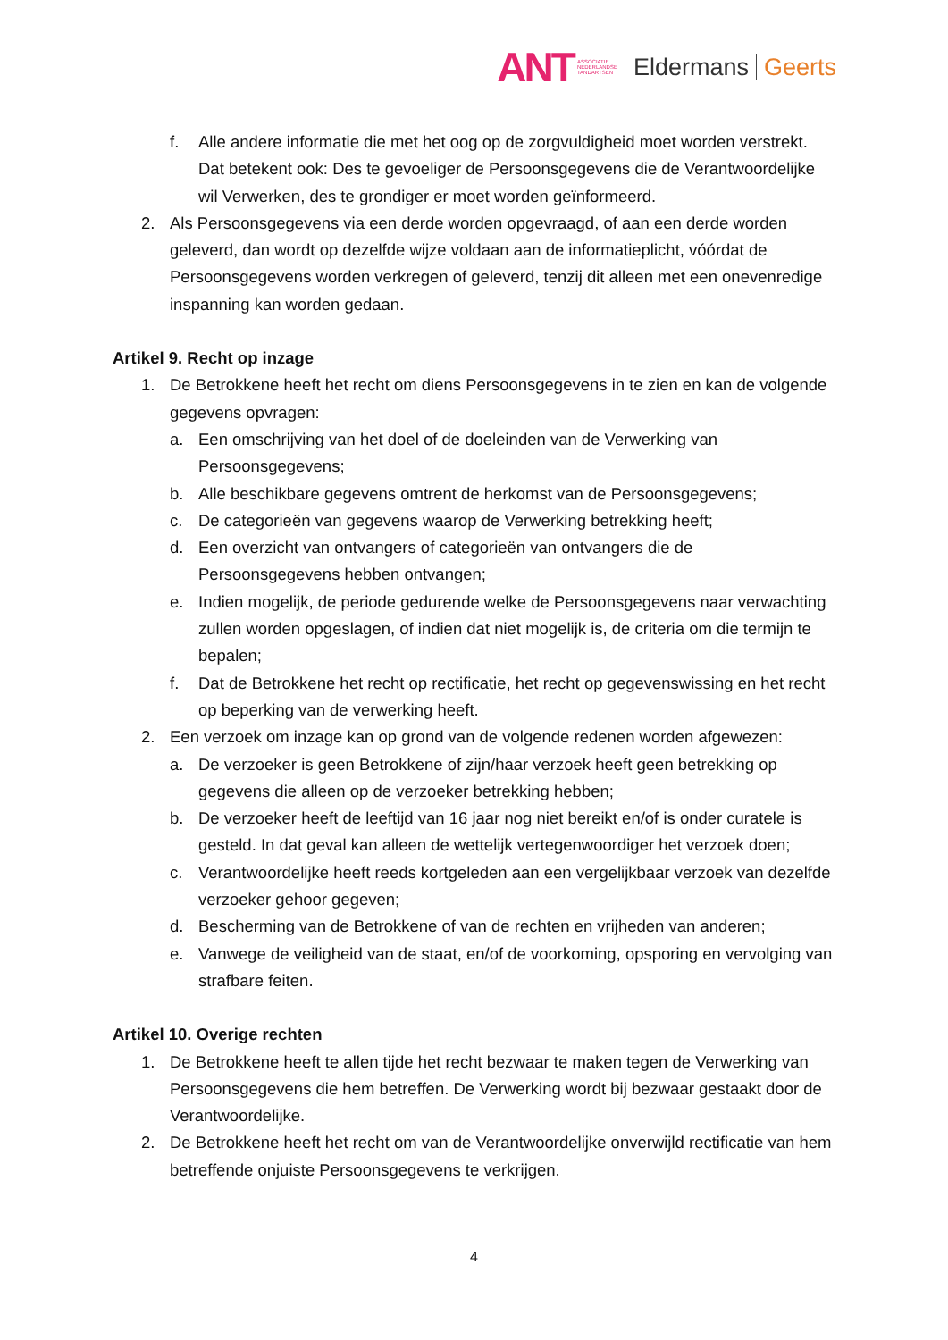ANT ASSOCIATIE
NEDERLANDSE
TANDARTSEN Eldermans Geerts
f. Alle andere informatie die met het oog op de zorgvuldigheid moet worden verstrekt. Dat betekent ook: Des te gevoeliger de Persoonsgegevens die de Verantwoordelijke wil Verwerken, des te grondiger er moet worden geïnformeerd.
2. Als Persoonsgegevens via een derde worden opgevraagd, of aan een derde worden geleverd, dan wordt op dezelfde wijze voldaan aan de informatieplicht, vóórdat de Persoonsgegevens worden verkregen of geleverd, tenzij dit alleen met een onevenredige inspanning kan worden gedaan.
Artikel 9. Recht op inzage
1. De Betrokkene heeft het recht om diens Persoonsgegevens in te zien en kan de volgende gegevens opvragen:
a. Een omschrijving van het doel of de doeleinden van de Verwerking van Persoonsgegevens;
b. Alle beschikbare gegevens omtrent de herkomst van de Persoonsgegevens;
c. De categorieën van gegevens waarop de Verwerking betrekking heeft;
d. Een overzicht van ontvangers of categorieën van ontvangers die de Persoonsgegevens hebben ontvangen;
e. Indien mogelijk, de periode gedurende welke de Persoonsgegevens naar verwachting zullen worden opgeslagen, of indien dat niet mogelijk is, de criteria om die termijn te bepalen;
f. Dat de Betrokkene het recht op rectificatie, het recht op gegevenswissing en het recht op beperking van de verwerking heeft.
2. Een verzoek om inzage kan op grond van de volgende redenen worden afgewezen:
a. De verzoeker is geen Betrokkene of zijn/haar verzoek heeft geen betrekking op gegevens die alleen op de verzoeker betrekking hebben;
b. De verzoeker heeft de leeftijd van 16 jaar nog niet bereikt en/of is onder curatele is gesteld. In dat geval kan alleen de wettelijk vertegenwoordiger het verzoek doen;
c. Verantwoordelijke heeft reeds kortgeleden aan een vergelijkbaar verzoek van dezelfde verzoeker gehoor gegeven;
d. Bescherming van de Betrokkene of van de rechten en vrijheden van anderen;
e. Vanwege de veiligheid van de staat, en/of de voorkoming, opsporing en vervolging van strafbare feiten.
Artikel 10. Overige rechten
1. De Betrokkene heeft te allen tijde het recht bezwaar te maken tegen de Verwerking van Persoonsgegevens die hem betreffen. De Verwerking wordt bij bezwaar gestaakt door de Verantwoordelijke.
2. De Betrokkene heeft het recht om van de Verantwoordelijke onverwijld rectificatie van hem betreffende onjuiste Persoonsgegevens te verkrijgen.
4